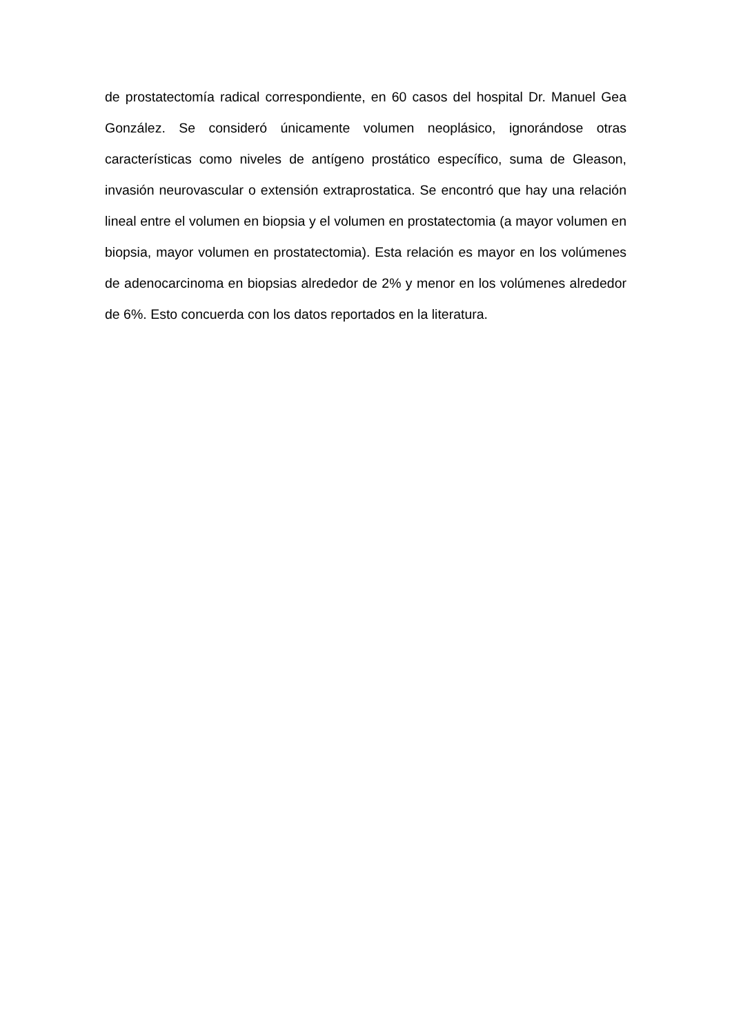de prostatectomía radical correspondiente, en 60 casos del hospital Dr. Manuel Gea González. Se consideró únicamente volumen neoplásico, ignorándose otras características como niveles de antígeno prostático específico, suma de Gleason, invasión neurovascular o extensión extraprostatica. Se encontró que hay una relación lineal entre el volumen en biopsia y el volumen en prostatectomia (a mayor volumen en biopsia, mayor volumen en prostatectomia). Esta relación es mayor en los volúmenes de adenocarcinoma en biopsias alrededor de 2% y menor en los volúmenes alrededor de 6%. Esto concuerda con los datos reportados en la literatura.